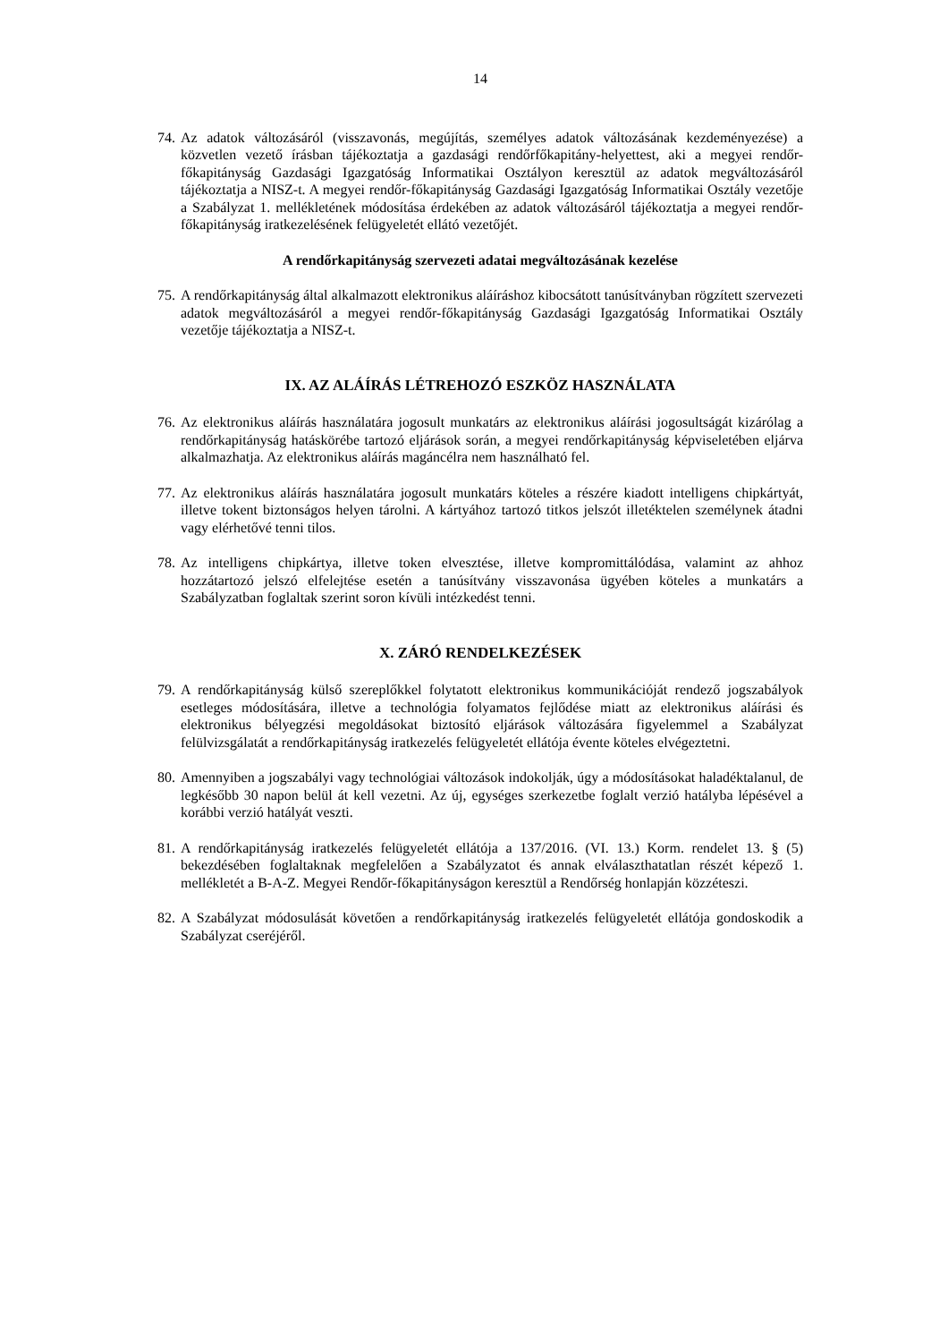14
74. Az adatok változásáról (visszavonás, megújítás, személyes adatok változásának kezdeményezése) a közvetlen vezető írásban tájékoztatja a gazdasági rendőrfőkapitány-helyettest, aki a megyei rendőr-főkapitányság Gazdasági Igazgatóság Informatikai Osztályon keresztül az adatok megváltozásáról tájékoztatja a NISZ-t. A megyei rendőr-főkapitányság Gazdasági Igazgatóság Informatikai Osztály vezetője a Szabályzat 1. mellékletének módosítása érdekében az adatok változásáról tájékoztatja a megyei rendőr-főkapitányság iratkezelésének felügyeletét ellátó vezetőjét.
A rendőrkapitányság szervezeti adatai megváltozásának kezelése
75. A rendőrkapitányság által alkalmazott elektronikus aláíráshoz kibocsátott tanúsítványban rögzített szervezeti adatok megváltozásáról a megyei rendőr-főkapitányság Gazdasági Igazgatóság Informatikai Osztály vezetője tájékoztatja a NISZ-t.
IX. AZ ALÁÍRÁS LÉTREHOZÓ ESZKÖZ HASZNÁLATA
76. Az elektronikus aláírás használatára jogosult munkatárs az elektronikus aláírási jogosultságát kizárólag a rendőrkapitányság hatáskörébe tartozó eljárások során, a megyei rendőrkapitányság képviseletében eljárva alkalmazhatja. Az elektronikus aláírás magáncélra nem használható fel.
77. Az elektronikus aláírás használatára jogosult munkatárs köteles a részére kiadott intelligens chipkártyát, illetve tokent biztonságos helyen tárolni. A kártyához tartozó titkos jelszót illetéktelen személynek átadni vagy elérhetővé tenni tilos.
78. Az intelligens chipkártya, illetve token elvesztése, illetve kompromittálódása, valamint az ahhoz hozzátartozó jelszó elfelejtése esetén a tanúsítvány visszavonása ügyében köteles a munkatárs a Szabályzatban foglaltak szerint soron kívüli intézkedést tenni.
X. ZÁRÓ RENDELKEZÉSEK
79. A rendőrkapitányság külső szereplőkkel folytatott elektronikus kommunikációját rendező jogszabályok esetleges módosítására, illetve a technológia folyamatos fejlődése miatt az elektronikus aláírási és elektronikus bélyegzési megoldásokat biztosító eljárások változására figyelemmel a Szabályzat felülvizsgálatát a rendőrkapitányság iratkezelés felügyeletét ellátója évente köteles elvégeztetni.
80. Amennyiben a jogszabályi vagy technológiai változások indokolják, úgy a módosításokat haladéktalanul, de legkésőbb 30 napon belül át kell vezetni. Az új, egységes szerkezetbe foglalt verzió hatályba lépésével a korábbi verzió hatályát veszti.
81. A rendőrkapitányság iratkezelés felügyeletét ellátója a 137/2016. (VI. 13.) Korm. rendelet 13. § (5) bekezdésében foglaltaknak megfelelően a Szabályzatot és annak elválaszthatatlan részét képező 1. mellékletét a B-A-Z. Megyei Rendőr-főkapitányságon keresztül a Rendőrség honlapján közzéteszi.
82. A Szabályzat módosulását követően a rendőrkapitányság iratkezelés felügyeletét ellátója gondoskodik a Szabályzat cseréjéről.